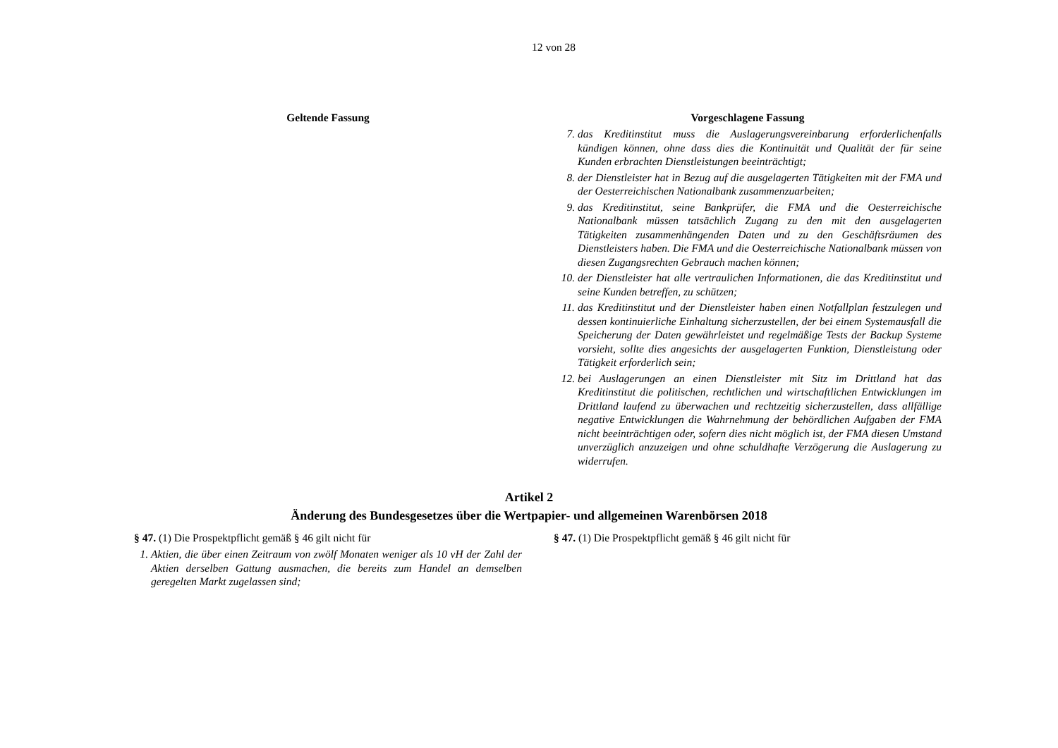12 von 28
Geltende Fassung Vorgeschlagene Fassung
7. das Kreditinstitut muss die Auslagerungsvereinbarung erforderlichenfalls kündigen können, ohne dass dies die Kontinuität und Qualität der für seine Kunden erbrachten Dienstleistungen beeinträchtigt;
8. der Dienstleister hat in Bezug auf die ausgelagerten Tätigkeiten mit der FMA und der Oesterreichischen Nationalbank zusammenzuarbeiten;
9. das Kreditinstitut, seine Bankprüfer, die FMA und die Oesterreichische Nationalbank müssen tatsächlich Zugang zu den mit den ausgelagerten Tätigkeiten zusammenhängenden Daten und zu den Geschäftsräumen des Dienstleisters haben. Die FMA und die Oesterreichische Nationalbank müssen von diesen Zugangsrechten Gebrauch machen können;
10. der Dienstleister hat alle vertraulichen Informationen, die das Kreditinstitut und seine Kunden betreffen, zu schützen;
11. das Kreditinstitut und der Dienstleister haben einen Notfallplan festzulegen und dessen kontinuierliche Einhaltung sicherzustellen, der bei einem Systemausfall die Speicherung der Daten gewährleistet und regelmäßige Tests der Backup Systeme vorsieht, sollte dies angesichts der ausgelagerten Funktion, Dienstleistung oder Tätigkeit erforderlich sein;
12. bei Auslagerungen an einen Dienstleister mit Sitz im Drittland hat das Kreditinstitut die politischen, rechtlichen und wirtschaftlichen Entwicklungen im Drittland laufend zu überwachen und rechtzeitig sicherzustellen, dass allfällige negative Entwicklungen die Wahrnehmung der behördlichen Aufgaben der FMA nicht beeinträchtigen oder, sofern dies nicht möglich ist, der FMA diesen Umstand unverzüglich anzuzeigen und ohne schuldhafte Verzögerung die Auslagerung zu widerrufen.
Artikel 2
Änderung des Bundesgesetzes über die Wertpapier- und allgemeinen Warenbörsen 2018
§ 47. (1) Die Prospektpflicht gemäß § 46 gilt nicht für
1. Aktien, die über einen Zeitraum von zwölf Monaten weniger als 10 vH der Zahl der Aktien derselben Gattung ausmachen, die bereits zum Handel an demselben geregelten Markt zugelassen sind;
§ 47. (1) Die Prospektpflicht gemäß § 46 gilt nicht für